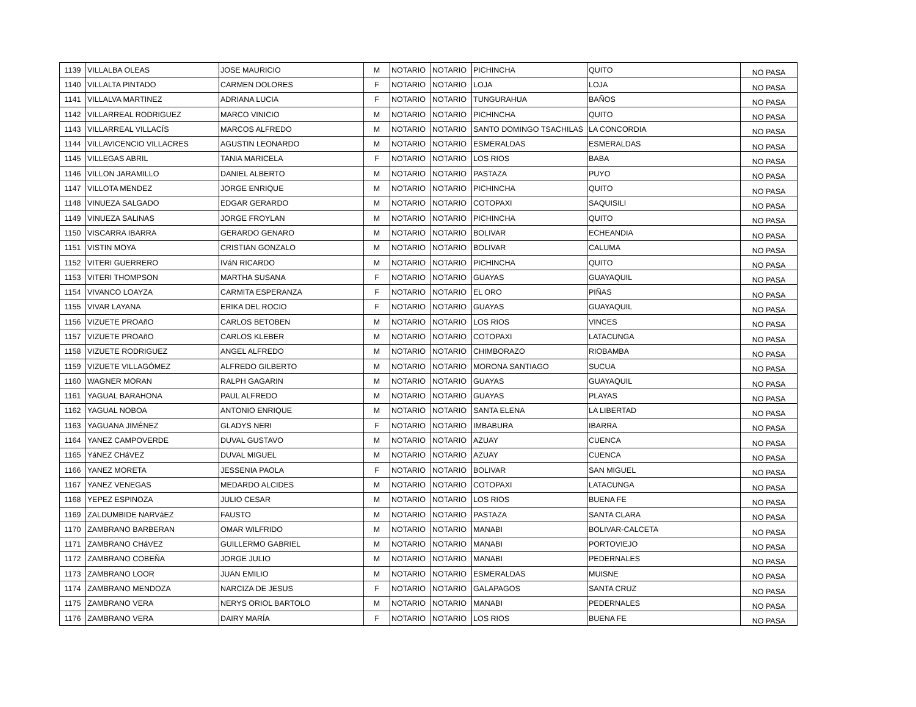| 1139 | VILLALBA OLEAS | JOSE MAURICIO | M | NOTARIO | NOTARIO | PICHINCHA | QUITO | NO PASA |
| 1140 | VILLALTA PINTADO | CARMEN DOLORES | F | NOTARIO | NOTARIO | LOJA | LOJA | NO PASA |
| 1141 | VILLALVA MARTINEZ | ADRIANA LUCIA | F | NOTARIO | NOTARIO | TUNGURAHUA | BAÑOS | NO PASA |
| 1142 | VILLARREAL RODRIGUEZ | MARCO VINICIO | M | NOTARIO | NOTARIO | PICHINCHA | QUITO | NO PASA |
| 1143 | VILLARREAL VILLACÍS | MARCOS ALFREDO | M | NOTARIO | NOTARIO | SANTO DOMINGO TSACHILAS | LA CONCORDIA | NO PASA |
| 1144 | VILLAVICENCIO VILLACRES | AGUSTIN LEONARDO | M | NOTARIO | NOTARIO | ESMERALDAS | ESMERALDAS | NO PASA |
| 1145 | VILLEGAS ABRIL | TANIA MARICELA | F | NOTARIO | NOTARIO | LOS RIOS | BABA | NO PASA |
| 1146 | VILLON JARAMILLO | DANIEL ALBERTO | M | NOTARIO | NOTARIO | PASTAZA | PUYO | NO PASA |
| 1147 | VILLOTA MENDEZ | JORGE ENRIQUE | M | NOTARIO | NOTARIO | PICHINCHA | QUITO | NO PASA |
| 1148 | VINUEZA SALGADO | EDGAR GERARDO | M | NOTARIO | NOTARIO | COTOPAXI | SAQUISILI | NO PASA |
| 1149 | VINUEZA SALINAS | JORGE FROYLAN | M | NOTARIO | NOTARIO | PICHINCHA | QUITO | NO PASA |
| 1150 | VISCARRA IBARRA | GERARDO GENARO | M | NOTARIO | NOTARIO | BOLIVAR | ECHEANDIA | NO PASA |
| 1151 | VISTIN MOYA | CRISTIAN GONZALO | M | NOTARIO | NOTARIO | BOLIVAR | CALUMA | NO PASA |
| 1152 | VITERI GUERRERO | IVáN RICARDO | M | NOTARIO | NOTARIO | PICHINCHA | QUITO | NO PASA |
| 1153 | VITERI THOMPSON | MARTHA SUSANA | F | NOTARIO | NOTARIO | GUAYAS | GUAYAQUIL | NO PASA |
| 1154 | VIVANCO LOAYZA | CARMITA ESPERANZA | F | NOTARIO | NOTARIO | EL ORO | PIÑAS | NO PASA |
| 1155 | VIVAR LAYANA | ERIKA DEL ROCIO | F | NOTARIO | NOTARIO | GUAYAS | GUAYAQUIL | NO PASA |
| 1156 | VIZUETE PROAñO | CARLOS BETOBEN | M | NOTARIO | NOTARIO | LOS RIOS | VINCES | NO PASA |
| 1157 | VIZUETE PROAñO | CARLOS KLEBER | M | NOTARIO | NOTARIO | COTOPAXI | LATACUNGA | NO PASA |
| 1158 | VIZUETE RODRIGUEZ | ANGEL ALFREDO | M | NOTARIO | NOTARIO | CHIMBORAZO | RIOBAMBA | NO PASA |
| 1159 | VIZUETE VILLAGÓMEZ | ALFREDO GILBERTO | M | NOTARIO | NOTARIO | MORONA SANTIAGO | SUCUA | NO PASA |
| 1160 | WAGNER MORAN | RALPH GAGARIN | M | NOTARIO | NOTARIO | GUAYAS | GUAYAQUIL | NO PASA |
| 1161 | YAGUAL BARAHONA | PAUL ALFREDO | M | NOTARIO | NOTARIO | GUAYAS | PLAYAS | NO PASA |
| 1162 | YAGUAL NOBOA | ANTONIO ENRIQUE | M | NOTARIO | NOTARIO | SANTA ELENA | LA LIBERTAD | NO PASA |
| 1163 | YAGUANA JIMÉNEZ | GLADYS NERI | F | NOTARIO | NOTARIO | IMBABURA | IBARRA | NO PASA |
| 1164 | YANEZ CAMPOVERDE | DUVAL GUSTAVO | M | NOTARIO | NOTARIO | AZUAY | CUENCA | NO PASA |
| 1165 | YáNEZ CHáVEZ | DUVAL MIGUEL | M | NOTARIO | NOTARIO | AZUAY | CUENCA | NO PASA |
| 1166 | YANEZ MORETA | JESSENIA PAOLA | F | NOTARIO | NOTARIO | BOLIVAR | SAN MIGUEL | NO PASA |
| 1167 | YANEZ VENEGAS | MEDARDO ALCIDES | M | NOTARIO | NOTARIO | COTOPAXI | LATACUNGA | NO PASA |
| 1168 | YEPEZ ESPINOZA | JULIO CESAR | M | NOTARIO | NOTARIO | LOS RIOS | BUENA FE | NO PASA |
| 1169 | ZALDUMBIDE NARVáEZ | FAUSTO | M | NOTARIO | NOTARIO | PASTAZA | SANTA CLARA | NO PASA |
| 1170 | ZAMBRANO BARBERAN | OMAR WILFRIDO | M | NOTARIO | NOTARIO | MANABI | BOLIVAR-CALCETA | NO PASA |
| 1171 | ZAMBRANO CHáVEZ | GUILLERMO GABRIEL | M | NOTARIO | NOTARIO | MANABI | PORTOVIEJO | NO PASA |
| 1172 | ZAMBRANO COBEÑA | JORGE JULIO | M | NOTARIO | NOTARIO | MANABI | PEDERNALES | NO PASA |
| 1173 | ZAMBRANO LOOR | JUAN EMILIO | M | NOTARIO | NOTARIO | ESMERALDAS | MUISNE | NO PASA |
| 1174 | ZAMBRANO MENDOZA | NARCIZA DE JESUS | F | NOTARIO | NOTARIO | GALAPAGOS | SANTA CRUZ | NO PASA |
| 1175 | ZAMBRANO VERA | NERYS ORIOL BARTOLO | M | NOTARIO | NOTARIO | MANABI | PEDERNALES | NO PASA |
| 1176 | ZAMBRANO VERA | DAIRY MARÍA | F | NOTARIO | NOTARIO | LOS RIOS | BUENA FE | NO PASA |